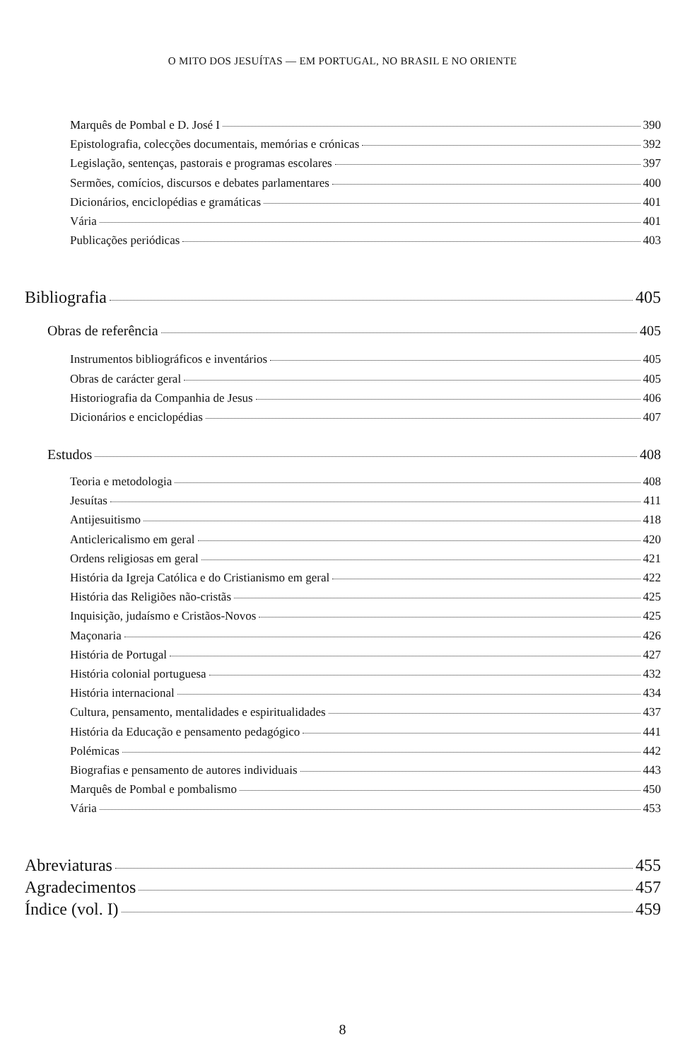O MITO DOS JESUÍTAS — EM PORTUGAL, NO BRASIL E NO ORIENTE
Marquês de Pombal e D. José I 390
Epistolografia, colecções documentais, memórias e crónicas 392
Legislação, sentenças, pastorais e programas escolares 397
Sermões, comícios, discursos e debates parlamentares 400
Dicionários, enciclopédias e gramáticas 401
Vária 401
Publicações periódicas 403
Bibliografia 405
Obras de referência 405
Instrumentos bibliográficos e inventários 405
Obras de carácter geral 405
Historiografia da Companhia de Jesus 406
Dicionários e enciclopédias 407
Estudos 408
Teoria e metodologia 408
Jesuítas 411
Antijesuitismo 418
Anticlericalismo em geral 420
Ordens religiosas em geral 421
História da Igreja Católica e do Cristianismo em geral 422
História das Religiões não-cristãs 425
Inquisição, judaísmo e Cristãos-Novos 425
Maçonaria 426
História de Portugal 427
História colonial portuguesa 432
História internacional 434
Cultura, pensamento, mentalidades e espiritualidades 437
História da Educação e pensamento pedagógico 441
Polémicas 442
Biografias e pensamento de autores individuais 443
Marquês de Pombal e pombalismo 450
Vária 453
Abreviaturas 455
Agradecimentos 457
Índice (vol. I) 459
8